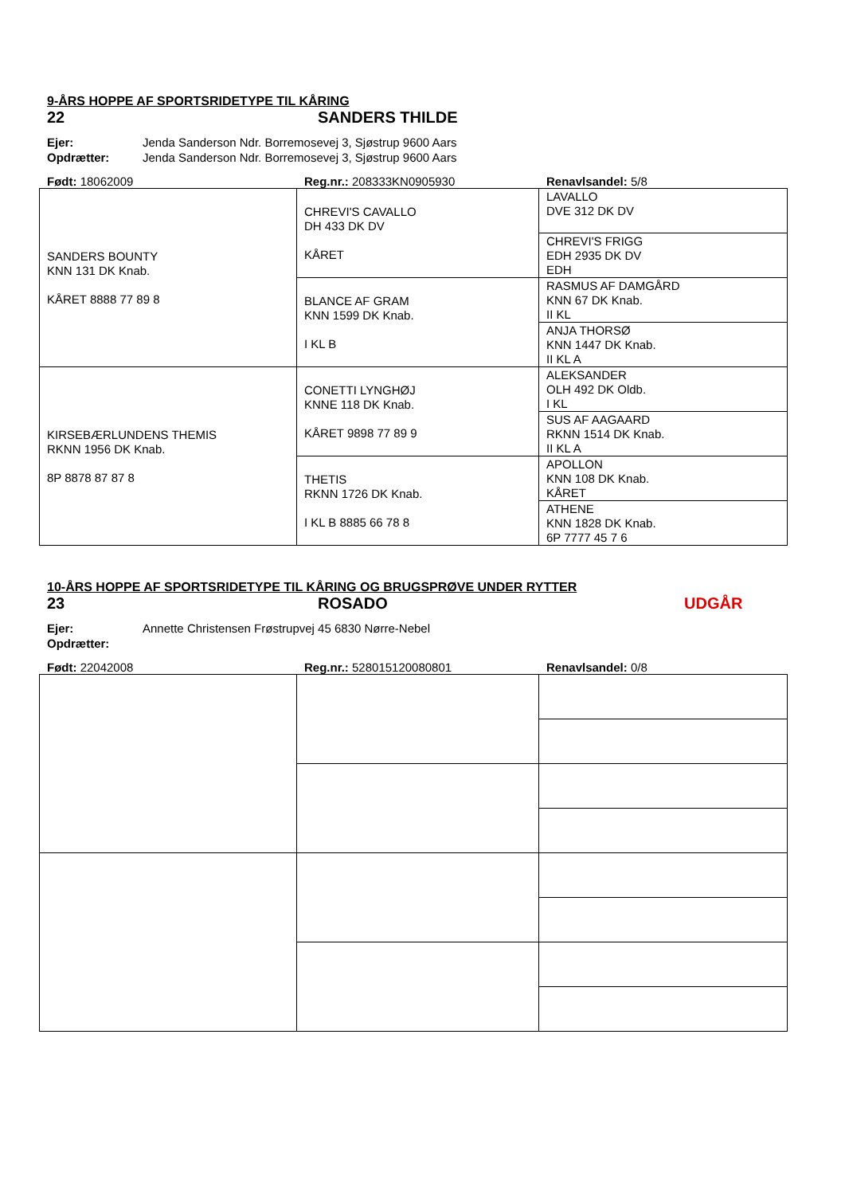9-ÅRS HOPPE AF SPORTSRIDETYPE TIL KÅRING
22 SANDERS THILDE
Ejer: Jenda Sanderson Ndr. Borremosevej 3, Sjøstrup 9600 Aars
Opdrætter: Jenda Sanderson Ndr. Borremosevej 3, Sjøstrup 9600 Aars
Født: 18062009 Reg.nr.: 208333KN0905930 Renavlsandel: 5/8
| SANDERS BOUNTY KNN 131 DK Knab. KÅRET 8888 77 89 8 | CHREVI'S CAVALLO DH 433 DK DV KÅRET | LAVALLO DVE 312 DK DV |
| | | CHREVI'S FRIGG EDH 2935 DK DV EDH |
| | BLANCE AF GRAM KNN 1599 DK Knab. I KL B | RASMUS AF DAMGÅRD KNN 67 DK Knab. II KL |
| | | ANJA THORSØ KNN 1447 DK Knab. II KL A |
| KIRSEBÆRLUNDENS THEMIS RKNN 1956 DK Knab. 8P 8878 87 87 8 | CONETTI LYNGHØJ KNNE 118 DK Knab. KÅRET 9898 77 89 9 | ALEKSANDER OLH 492 DK Oldb. I KL |
| | | SUS AF AAGAARD RKNN 1514 DK Knab. II KL A |
| | THETIS RKNN 1726 DK Knab. I KL B 8885 66 78 8 | APOLLON KNN 108 DK Knab. KÅRET |
| | | ATHENE KNN 1828 DK Knab. 6P 7777 45 7 6 |
10-ÅRS HOPPE AF SPORTSRIDETYPE TIL KÅRING OG BRUGSPRØVE UNDER RYTTER
23 ROSADO UDGÅR
Ejer: Annette Christensen Frøstrupvej 45 6830 Nørre-Nebel
Opdrætter:
Født: 22042008 Reg.nr.: 528015120080801 Renavlsandel: 0/8